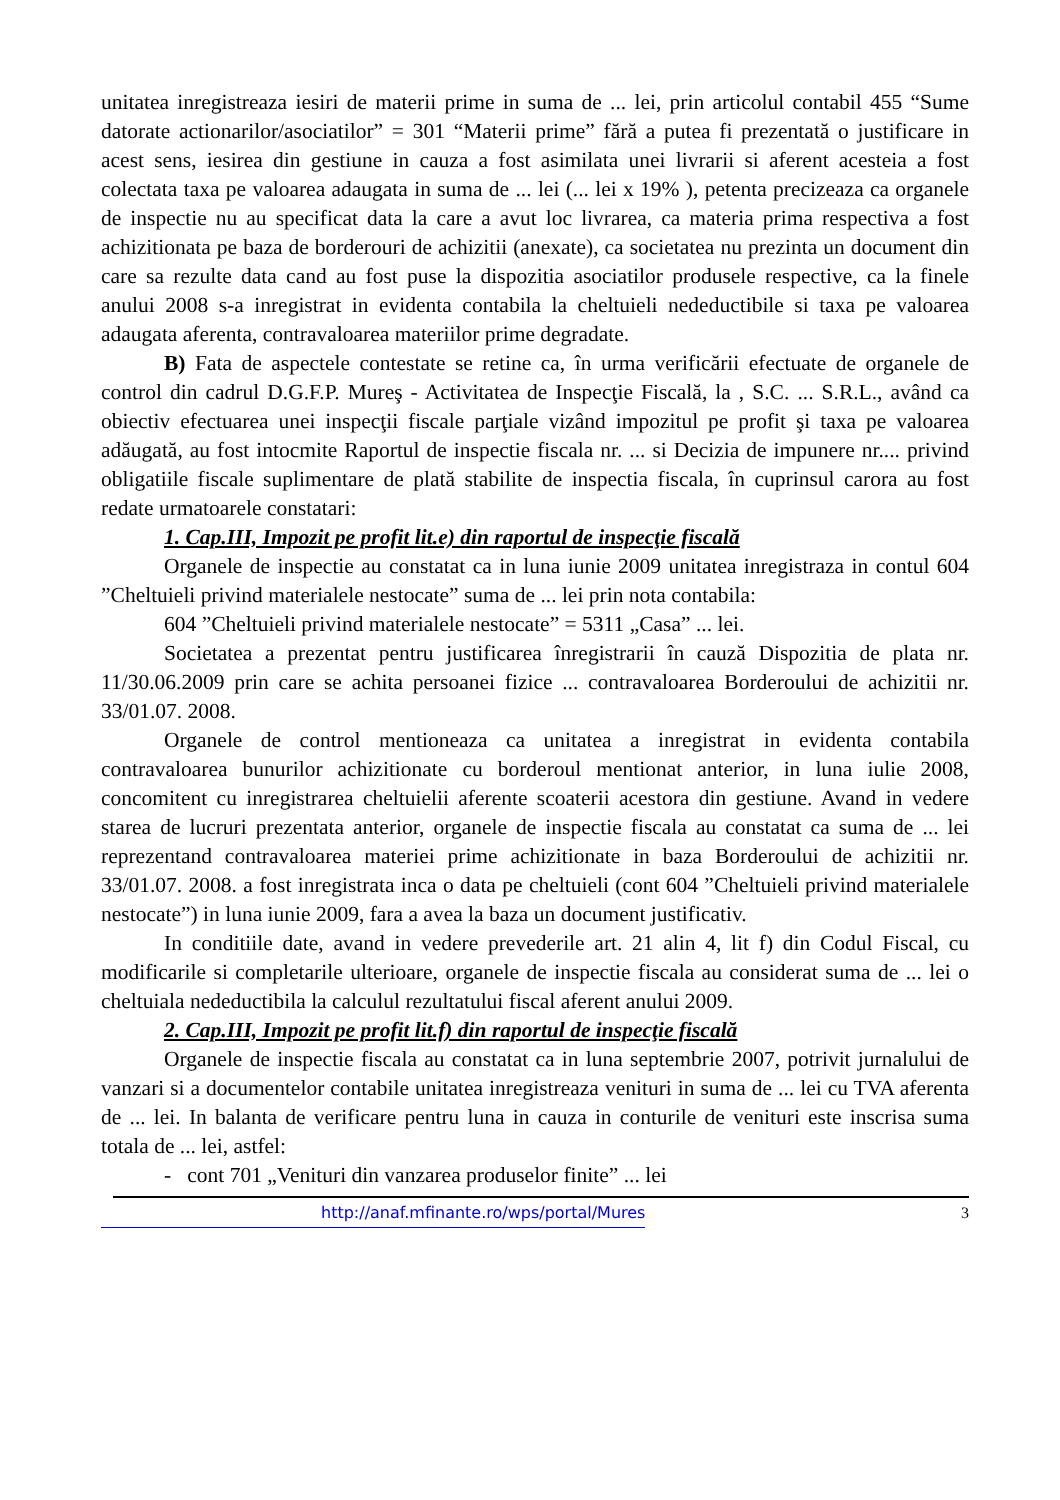unitatea inregistreaza iesiri de materii prime in suma de ... lei, prin articolul contabil 455 “Sume datorate actionarilor/asociatilor” = 301 “Materii prime” fără a putea fi prezentată o justificare in acest sens, iesirea din gestiune in cauza a fost asimilata unei livrarii si aferent acesteia a fost colectata taxa pe valoarea adaugata in suma de ... lei (... lei x 19% ), petenta precizeaza ca organele de inspectie nu au specificat data la care a avut loc livrarea, ca materia prima respectiva a fost achizitionata pe baza de borderouri de achizitii (anexate), ca societatea nu prezinta un document din care sa rezulte data cand au fost puse la dispozitia asociatilor produsele respective, ca la finele anului 2008 s-a inregistrat in evidenta contabila la cheltuieli nedeductibile si taxa pe valoarea adaugata aferenta, contravaloarea materiilor prime degradate.
B) Fata de aspectele contestate se retine ca, în urma verificării efectuate de organele de control din cadrul D.G.F.P. Mureş - Activitatea de Inspecţie Fiscală, la , S.C. ... S.R.L., având ca obiectiv efectuarea unei inspecţii fiscale parţiale vizând impozitul pe profit şi taxa pe valoarea adăugată, au fost intocmite Raportul de inspectie fiscala nr. ... si Decizia de impunere nr.... privind obligatiile fiscale suplimentare de plată stabilite de inspectia fiscala, în cuprinsul carora au fost redate urmatoarele constatari:
1. Cap.III, Impozit pe profit lit.e) din raportul de inspecţie fiscală
Organele de inspectie au constatat ca in luna iunie 2009 unitatea inregistraza in contul 604 ”Cheltuieli privind materialele nestocate” suma de ... lei prin nota contabila:
604 ”Cheltuieli privind materialele nestocate” = 5311 „Casa” ... lei.
Societatea a prezentat pentru justificarea înregistrarii în cauză Dispozitia de plata nr. 11/30.06.2009 prin care se achita persoanei fizice ... contravaloarea Borderoului de achizitii nr. 33/01.07. 2008.
Organele de control mentioneaza ca unitatea a inregistrat in evidenta contabila contravaloarea bunurilor achizitionate cu borderoul mentionat anterior, in luna iulie 2008, concomitent cu inregistrarea cheltuielii aferente scoaterii acestora din gestiune. Avand in vedere starea de lucruri prezentata anterior, organele de inspectie fiscala au constatat ca suma de ... lei reprezentand contravaloarea materiei prime achizitionate in baza Borderoului de achizitii nr. 33/01.07. 2008. a fost inregistrata inca o data pe cheltuieli (cont 604 ”Cheltuieli privind materialele nestocate”) in luna iunie 2009, fara a avea la baza un document justificativ.
In conditiile date, avand in vedere prevederile art. 21 alin 4, lit f) din Codul Fiscal, cu modificarile si completarile ulterioare, organele de inspectie fiscala au considerat suma de ... lei o cheltuiala nedeductibila la calculul rezultatului fiscal aferent anului 2009.
2. Cap.III, Impozit pe profit lit.f) din raportul de inspecţie fiscală
Organele de inspectie fiscala au constatat ca in luna septembrie 2007, potrivit jurnalului de vanzari si a documentelor contabile unitatea inregistreaza venituri in suma de ... lei cu TVA aferenta de ... lei. In balanta de verificare pentru luna in cauza in conturile de venituri este inscrisa suma totala de ... lei, astfel:
- cont 701 „Venituri din vanzarea produselor finite” ... lei
http://anaf.mfinante.ro/wps/portal/Mures 3